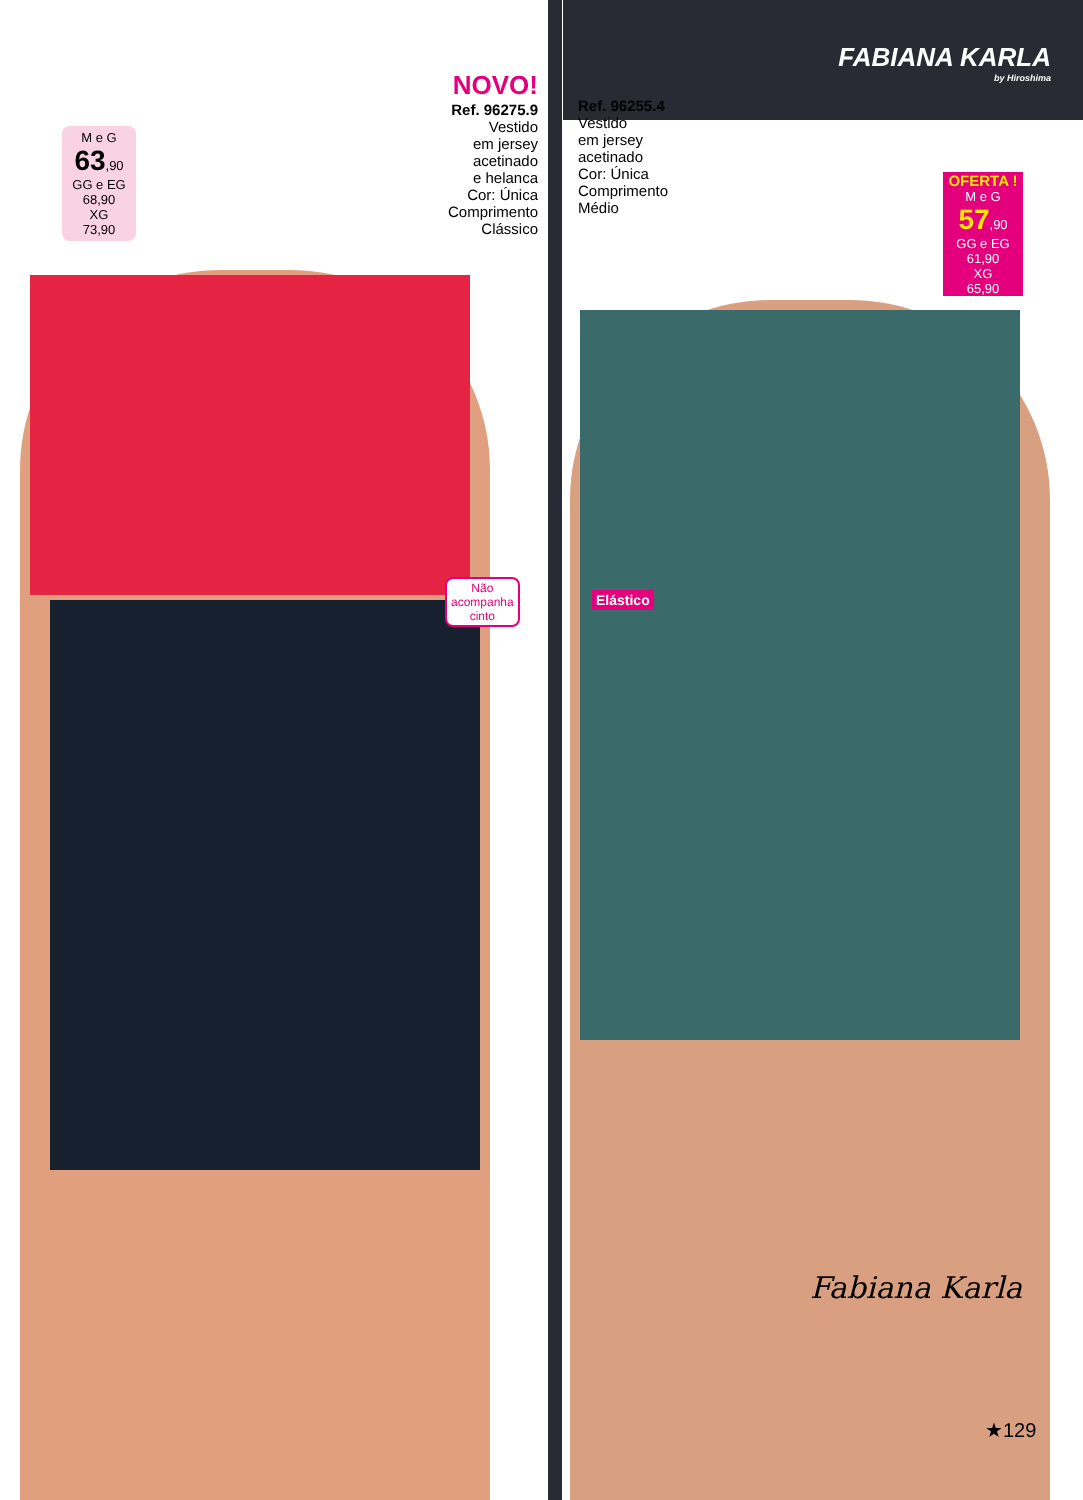FABIANA KARLA
by Hiroshima
M e G
63,90
GG e EG
68,90
XG
73,90
NOVO!
Ref. 96275.9
Vestido
em jersey
acetinado
e helanca
Cor: Única
Comprimento
Clássico
Ref. 96255.4
Vestido
em jersey
acetinado
Cor: Única
Comprimento
Médio
OFERTA !
M e G
57,90
GG e EG
61,90
XG
65,90
Não
acompanha
cinto
Elástico
Fabiana Karla
★129